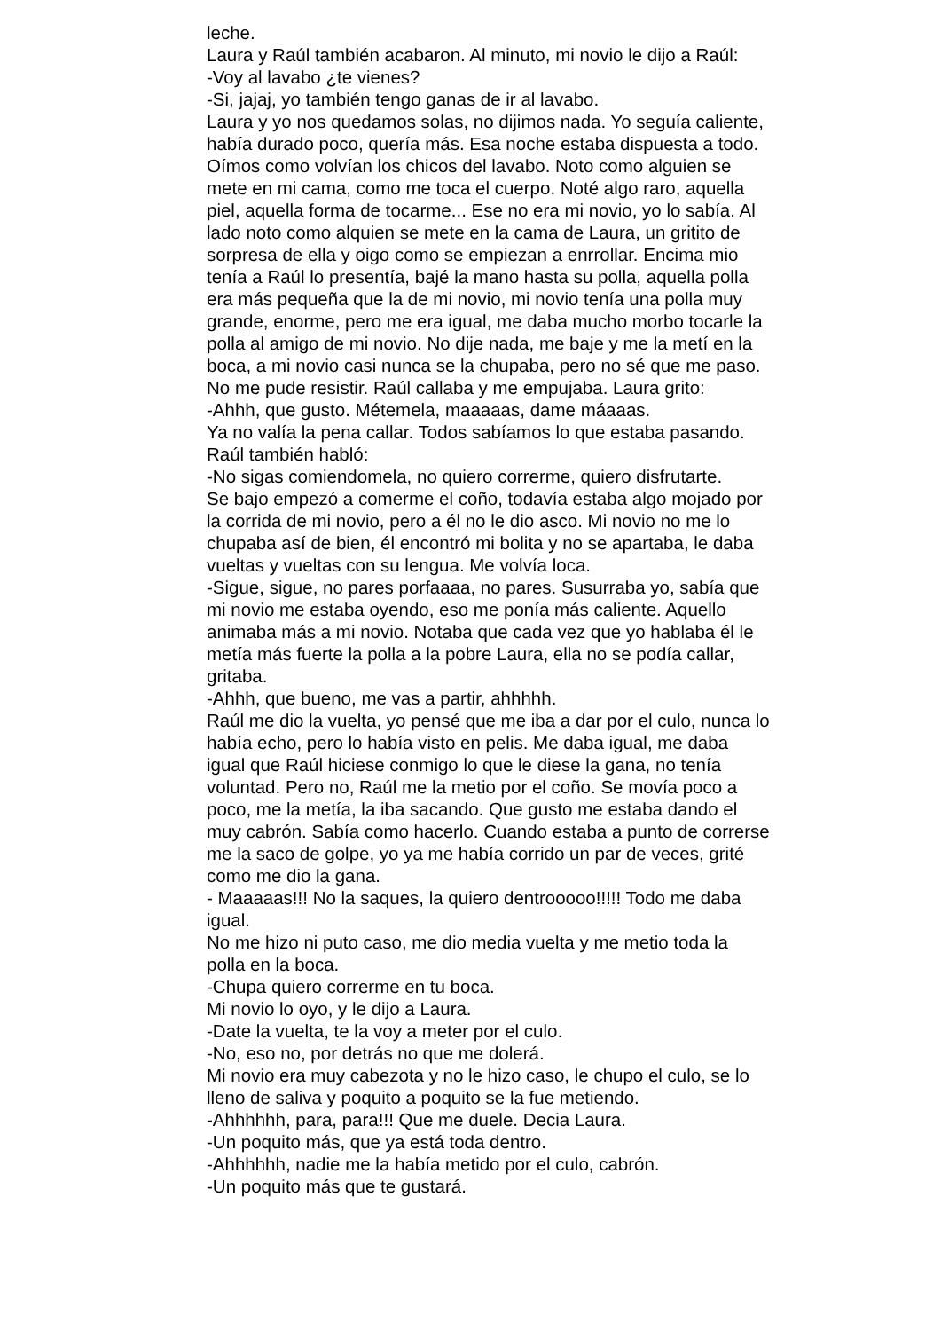leche.
Laura y Raúl también acabaron. Al minuto, mi novio le dijo a Raúl:
-Voy al lavabo ¿te vienes?
-Si, jajaj, yo también tengo ganas de ir al lavabo.
Laura y yo nos quedamos solas, no dijimos nada. Yo seguía caliente,
había durado poco, quería más. Esa noche estaba dispuesta a todo.
Oímos como volvían los chicos del lavabo. Noto como alguien se
mete en mi cama, como me toca el cuerpo. Noté algo raro, aquella
piel, aquella forma de tocarme... Ese no era mi novio, yo lo sabía. Al
lado noto como alquien se mete en la cama de Laura, un gritito de
sorpresa de ella y oigo como se empiezan a enrrollar. Encima mio
tenía a Raúl lo presentía, bajé la mano hasta su polla, aquella polla
era más pequeña que la de mi novio, mi novio tenía una polla muy
grande, enorme, pero me era igual, me daba mucho morbo tocarle la
polla al amigo de mi novio. No dije nada, me baje y me la metí en la
boca, a mi novio casi nunca se la chupaba, pero no sé que me paso.
No me pude resistir. Raúl callaba y me empujaba. Laura grito:
-Ahhh, que gusto. Métemela, maaaaas, dame máaaas.
Ya no valía la pena callar. Todos sabíamos lo que estaba pasando.
Raúl también habló:
-No sigas comiendomela, no quiero correrme, quiero disfrutarte.
Se bajo empezó a comerme el coño, todavía estaba algo mojado por
la corrida de mi novio, pero a él no le dio asco. Mi novio no me lo
chupaba así de bien, él encontró mi bolita y no se apartaba, le daba
vueltas y vueltas con su lengua. Me volvía loca.
-Sigue, sigue, no pares porfaaaa, no pares. Susurraba yo, sabía que
mi novio me estaba oyendo, eso me ponía más caliente. Aquello
animaba más a mi novio. Notaba que cada vez que yo hablaba él le
metía más fuerte la polla a la pobre Laura, ella no se podía callar,
gritaba.
-Ahhh, que bueno, me vas a partir, ahhhhh.
Raúl me dio la vuelta, yo pensé que me iba a dar por el culo, nunca lo
había echo, pero lo había visto en pelis. Me daba igual, me daba
igual que Raúl hiciese conmigo lo que le diese la gana, no tenía
voluntad. Pero no, Raúl me la metio por el coño. Se movía poco a
poco, me la metía, la iba sacando. Que gusto me estaba dando el
muy cabrón. Sabía como hacerlo. Cuando estaba a punto de correrse
me la saco de golpe, yo ya me había corrido un par de veces, grité
como me dio la gana.
- Maaaaas!!! No la saques, la quiero dentrooooo!!!!! Todo me daba
igual.
No me hizo ni puto caso, me dio media vuelta y me metio toda la
polla en la boca.
-Chupa quiero correrme en tu boca.
Mi novio lo oyo, y le dijo a Laura.
-Date la vuelta, te la voy a meter por el culo.
-No, eso no, por detrás no que me dolerá.
Mi novio era muy cabezota y no le hizo caso, le chupo el culo, se lo
lleno de saliva y poquito a poquito se la fue metiendo.
-Ahhhhhh, para, para!!! Que me duele. Decia Laura.
-Un poquito más, que ya está toda dentro.
-Ahhhhhh, nadie me la había metido por el culo, cabrón.
-Un poquito más que te gustará.